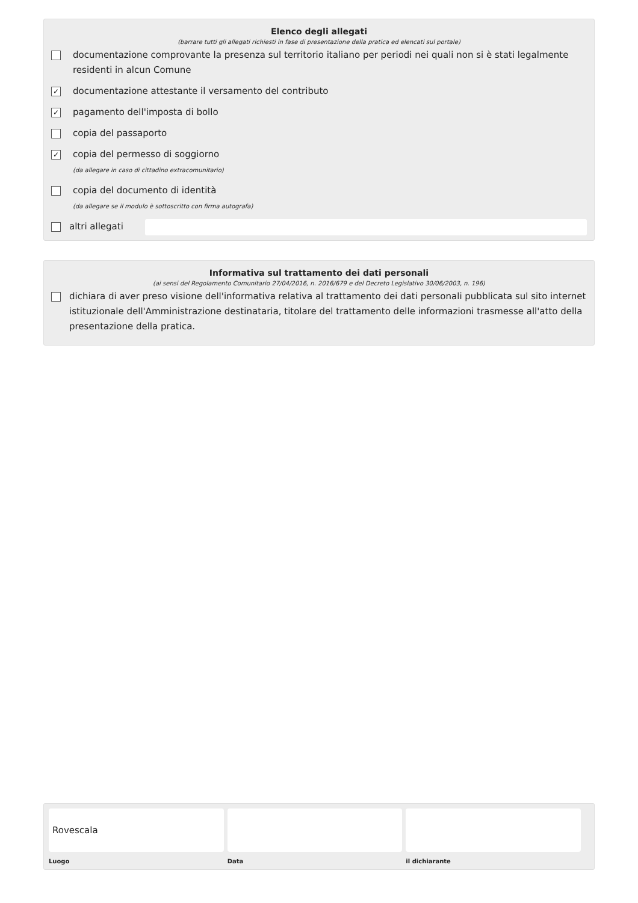Elenco degli allegati
(barrare tutti gli allegati richiesti in fase di presentazione della pratica ed elencati sul portale)
documentazione comprovante la presenza sul territorio italiano per periodi nei quali non si è stati legalmente residenti in alcun Comune
✓ documentazione attestante il versamento del contributo
✓ pagamento dell'imposta di bollo
copia del passaporto
✓ copia del permesso di soggiorno
(da allegare in caso di cittadino extracomunitario)
copia del documento di identità
(da allegare se il modulo è sottoscritto con firma autografa)
altri allegati
Informativa sul trattamento dei dati personali
(ai sensi del Regolamento Comunitario 27/04/2016, n. 2016/679 e del Decreto Legislativo 30/06/2003, n. 196)
dichiara di aver preso visione dell'informativa relativa al trattamento dei dati personali pubblicata sul sito internet istituzionale dell'Amministrazione destinataria, titolare del trattamento delle informazioni trasmesse all'atto della presentazione della pratica.
Rovescala
Luogo
Data il dichiarante